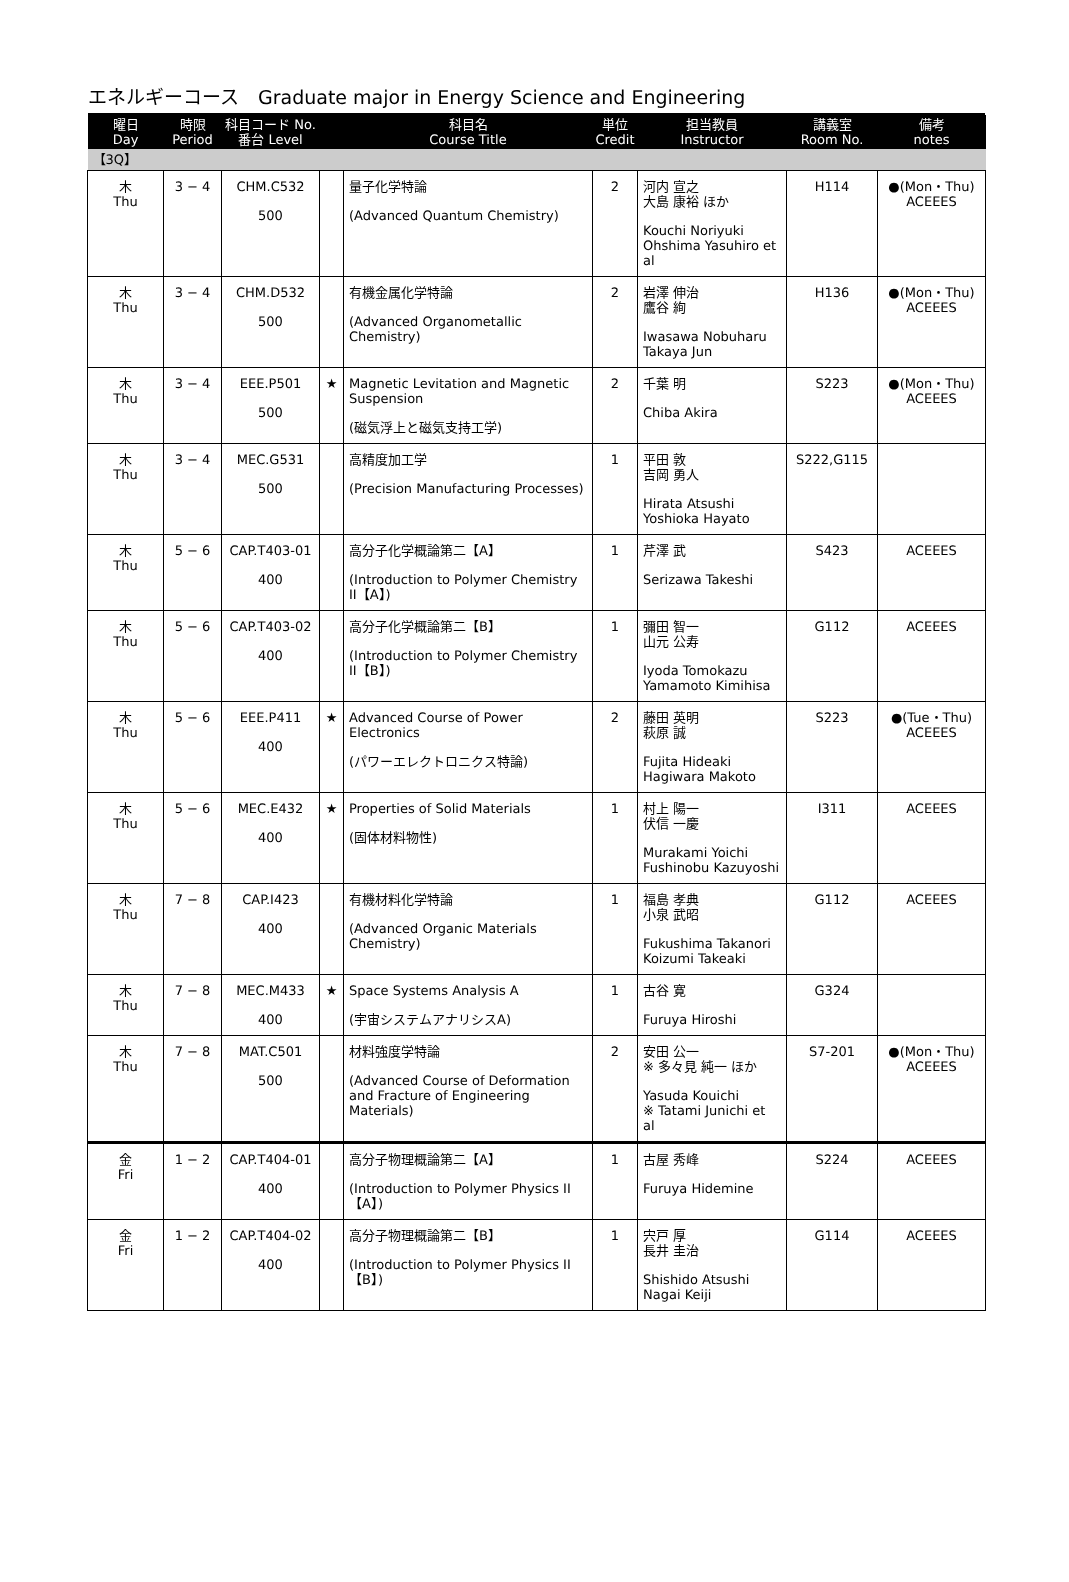エネルギーコース　Graduate major in Energy Science and Engineering
| 曜日 Day | 時限 Period | 科目コード No. 番台 Level | | 科目名 Course Title | 単位 Credit | 担当教員 Instructor | 講義室 Room No. | 備考 notes |
| --- | --- | --- | --- | --- | --- | --- | --- | --- |
| 【3Q】 | | | | | | | | |
| 木 Thu | 3 − 4 | CHM.C532 500 | | 量子化学特論 (Advanced Quantum Chemistry) | 2 | 河内 宣之 大島 康裕 ほか Kouchi Noriyuki Ohshima Yasuhiro et al | H114 | ●(Mon・Thu) ACEEES |
| 木 Thu | 3 − 4 | CHM.D532 500 | | 有機金属化学特論 (Advanced Organometallic Chemistry) | 2 | 岩澤 伸治 鷹谷 絢 Iwasawa Nobuharu Takaya Jun | H136 | ●(Mon・Thu) ACEEES |
| 木 Thu | 3 − 4 | EEE.P501 500 | ★ | Magnetic Levitation and Magnetic Suspension (磁気浮上と磁気支持工学) | 2 | 千葉 明 Chiba Akira | S223 | ●(Mon・Thu) ACEEES |
| 木 Thu | 3 − 4 | MEC.G531 500 | | 高精度加工学 (Precision Manufacturing Processes) | 1 | 平田 敦 吉岡 勇人 Hirata Atsushi Yoshioka Hayato | S222,G115 | |
| 木 Thu | 5 − 6 | CAP.T403-01 400 | | 高分子化学概論第二【A】 (Introduction to Polymer Chemistry II【A】) | 1 | 芹澤 武 Serizawa Takeshi | S423 | ACEEES |
| 木 Thu | 5 − 6 | CAP.T403-02 400 | | 高分子化学概論第二【B】 (Introduction to Polymer Chemistry II【B】) | 1 | 彌田 智一 山元 公寿 Iyoda Tomokazu Yamamoto Kimihisa | G112 | ACEEES |
| 木 Thu | 5 − 6 | EEE.P411 400 | ★ | Advanced Course of Power Electronics (パワーエレクトロニクス特論) | 2 | 藤田 英明 萩原 誠 Fujita Hideaki Hagiwara Makoto | S223 | ●(Tue・Thu) ACEEES |
| 木 Thu | 5 − 6 | MEC.E432 400 | ★ | Properties of Solid Materials (固体材料物性) | 1 | 村上 陽一 伏信 一慶 Murakami Yoichi Fushinobu Kazuyoshi | I311 | ACEEES |
| 木 Thu | 7 − 8 | CAP.I423 400 | | 有機材料化学特論 (Advanced Organic Materials Chemistry) | 1 | 福島 孝典 小泉 武昭 Fukushima Takanori Koizumi Takeaki | G112 | ACEEES |
| 木 Thu | 7 − 8 | MEC.M433 400 | ★ | Space Systems Analysis A (宇宙システムアナリシスA) | 1 | 古谷 寛 Furuya Hiroshi | G324 | |
| 木 Thu | 7 − 8 | MAT.C501 500 | | 材料強度学特論 (Advanced Course of Deformation and Fracture of Engineering Materials) | 2 | 安田 公一 ※ 多々見 純一 ほか Yasuda Kouichi ※ Tatami Junichi et al | S7-201 | ●(Mon・Thu) ACEEES |
| 金 Fri | 1 − 2 | CAP.T404-01 400 | | 高分子物理概論第二【A】 (Introduction to Polymer Physics II【A】) | 1 | 古屋 秀峰 Furuya Hidemine | S224 | ACEEES |
| 金 Fri | 1 − 2 | CAP.T404-02 400 | | 高分子物理概論第二【B】 (Introduction to Polymer Physics II【B】) | 1 | 宍戸 厚 長井 圭治 Shishido Atsushi Nagai Keiji | G114 | ACEEES |